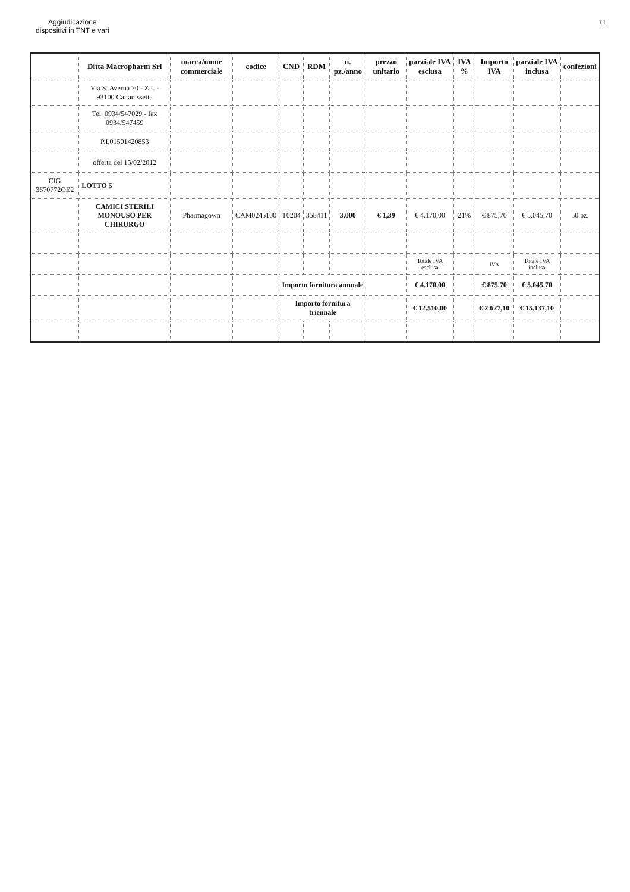Aggiudicazione
dispositivi in TNT e vari
11
| | Ditta Macropharm Srl | marca/nome commerciale | codice | CND | RDM | n. pz./anno | prezzo unitario | parziale IVA esclusa | IVA % | Importo IVA | parziale IVA inclusa | confezioni |
| --- | --- | --- | --- | --- | --- | --- | --- | --- | --- | --- | --- | --- |
| | Via S. Averna 70 - Z.I. - 93100 Caltanissetta | | | | | | | | | | | |
| | Tel. 0934/547029 - fax 0934/547459 | | | | | | | | | | | |
| | P.I.01501420853 | | | | | | | | | | | |
| | offerta del 15/02/2012 | | | | | | | | | | | |
| CIG 3670772OE2 | LOTTO 5 | | | | | | | | | | | |
| | CAMICI STERILI MONOUSO PER CHIRURGO | Pharmagown | CAM0245100 | T0204 | 358411 | 3.000 | € 1,39 | € 4.170,00 | 21% | € 875,70 | € 5.045,70 | 50 pz. |
| | | | | | | | | Totale IVA esclusa | | IVA | Totale IVA inclusa | |
| | | | | Importo fornitura annuale | | | | € 4.170,00 | | € 875,70 | € 5.045,70 | |
| | | | | Importo fornitura triennale | | | | € 12.510,00 | | € 2.627,10 | € 15.137,10 | |